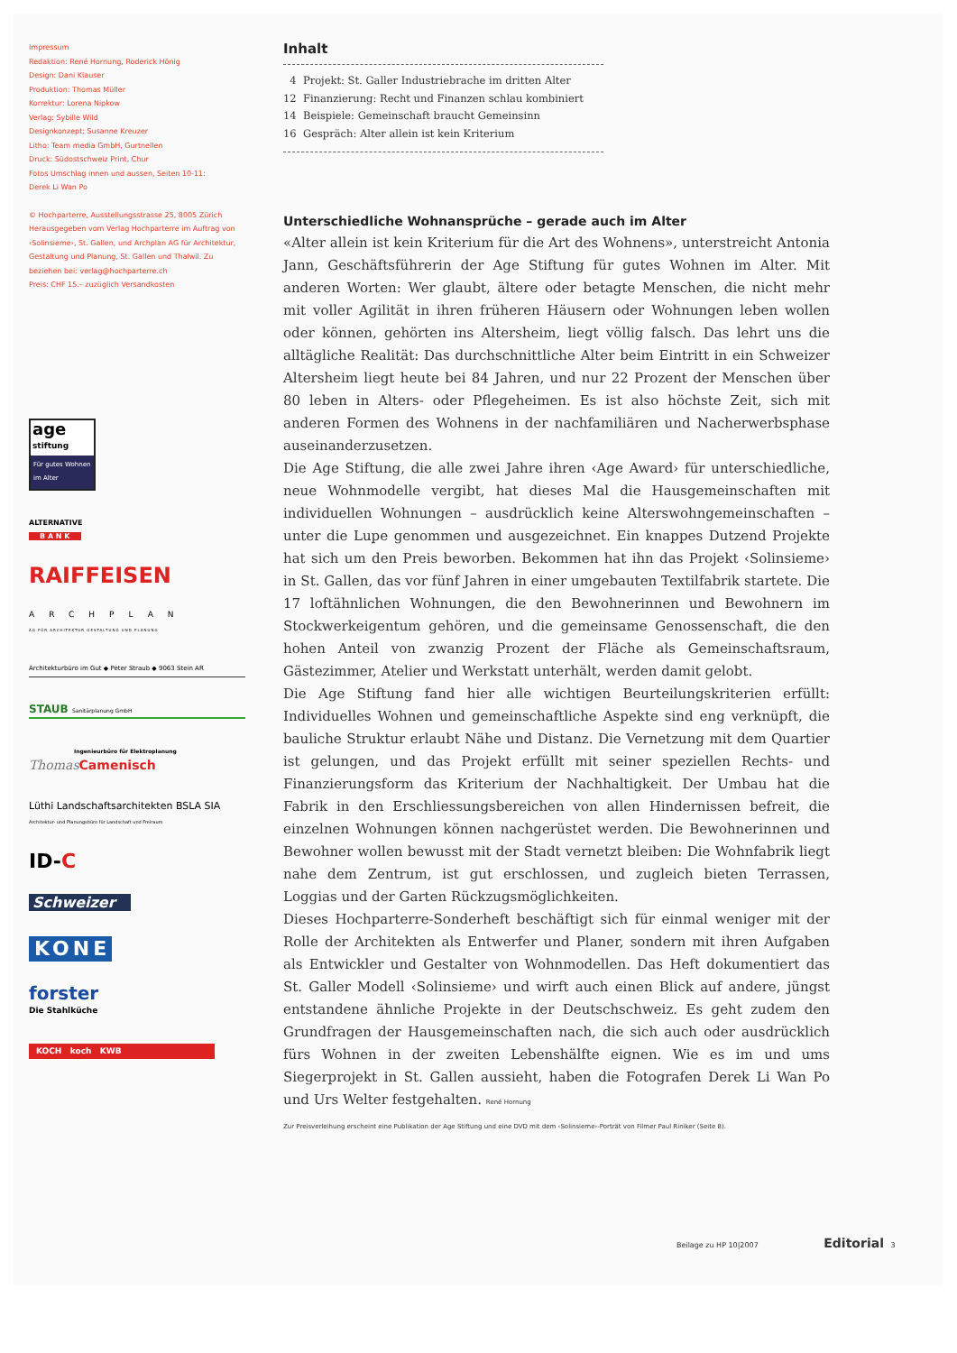Impressum
Redaktion: René Hornung, Roderick Hönig
Design: Dani Klauser
Produktion: Thomas Müller
Korrektur: Lorena Nipkow
Verlag: Sybille Wild
Designkonzept: Susanne Kreuzer
Litho: Team media GmbH, Gurtnellen
Druck: Südostschweiz Print, Chur
Fotos Umschlag innen und aussen, Seiten 10-11:
Derek Li Wan Po
© Hochparterre, Ausstellungsstrasse 25, 8005 Zürich
Herausgegeben vom Verlag Hochparterre im Auftrag von ‹Solinsieme›, St. Gallen, und Archplan AG für Architektur, Gestaltung und Planung, St. Gallen und Thalwil. Zu beziehen bei: verlag@hochparterre.ch
Preis: CHF 15.– zuzüglich Versandkosten
age stiftung
Für gutes Wohnen im Alter
ALTERNATIVE
B A N K
RAIFFEISEN
ARCHPLAN
AG FÜR ARCHITEKTUR GESTALTUNG UND PLANUNG
Architekturbüro im Gut ◆ Peter Straub ◆ 9063 Stein AR
STAUB Sanitärplanung GmbH
Ingenieurbüro für Elektroplanung
Thomas Camenisch
Lüthi Landschaftsarchitekten BSLA SIA
Architektur- und Planungsbüro für Landschaft und Freiraum
ID-C
Schweizer
KONE
forster
Die Stahlküche
KOCH koch KWB
Inhalt
4 Projekt: St. Galler Industriebrache im dritten Alter
12 Finanzierung: Recht und Finanzen schlau kombiniert
14 Beispiele: Gemeinschaft braucht Gemeinsinn
16 Gespräch: Alter allein ist kein Kriterium
Unterschiedliche Wohnansprüche – gerade auch im Alter
«Alter allein ist kein Kriterium für die Art des Wohnens», unterstreicht Antonia Jann, Geschäftsführerin der Age Stiftung für gutes Wohnen im Alter. Mit anderen Worten: Wer glaubt, ältere oder betagte Menschen, die nicht mehr mit voller Agilität in ihren früheren Häusern oder Wohnungen leben wollen oder können, gehörten ins Altersheim, liegt völlig falsch. Das lehrt uns die alltägliche Realität: Das durchschnittliche Alter beim Eintritt in ein Schweizer Altersheim liegt heute bei 84 Jahren, und nur 22 Prozent der Menschen über 80 leben in Alters- oder Pflegeheimen. Es ist also höchste Zeit, sich mit anderen Formen des Wohnens in der nachfamiliären und Nacherwerbsphase auseinanderzusetzen.
Die Age Stiftung, die alle zwei Jahre ihren ‹Age Award› für unterschiedliche, neue Wohnmodelle vergibt, hat dieses Mal die Hausgemeinschaften mit individuellen Wohnungen – ausdrücklich keine Alterswohngemeinschaften – unter die Lupe genommen und ausgezeichnet. Ein knappes Dutzend Projekte hat sich um den Preis beworben. Bekommen hat ihn das Projekt ‹Solinsieme› in St. Gallen, das vor fünf Jahren in einer umgebauten Textilfabrik startete. Die 17 loftähnlichen Wohnungen, die den Bewohnerinnen und Bewohnern im Stockwerkeigentum gehören, und die gemeinsame Genossenschaft, die den hohen Anteil von zwanzig Prozent der Fläche als Gemeinschaftsraum, Gästezimmer, Atelier und Werkstatt unterhält, werden damit gelobt.
Die Age Stiftung fand hier alle wichtigen Beurteilungskriterien erfüllt: Individuelles Wohnen und gemeinschaftliche Aspekte sind eng verknüpft, die bauliche Struktur erlaubt Nähe und Distanz. Die Vernetzung mit dem Quartier ist gelungen, und das Projekt erfüllt mit seiner speziellen Rechts- und Finanzierungsform das Kriterium der Nachhaltigkeit. Der Umbau hat die Fabrik in den Erschliessungsbereichen von allen Hindernissen befreit, die einzelnen Wohnungen können nachgerüstet werden. Die Bewohnerinnen und Bewohner wollen bewusst mit der Stadt vernetzt bleiben: Die Wohnfabrik liegt nahe dem Zentrum, ist gut erschlossen, und zugleich bieten Terrassen, Loggias und der Garten Rückzugsmöglichkeiten.
Dieses Hochparterre-Sonderheft beschäftigt sich für einmal weniger mit der Rolle der Architekten als Entwerfer und Planer, sondern mit ihren Aufgaben als Entwickler und Gestalter von Wohnmodellen. Das Heft dokumentiert das St. Galler Modell ‹Solinsieme› und wirft auch einen Blick auf andere, jüngst entstandene ähnliche Projekte in der Deutschschweiz. Es geht zudem den Grundfragen der Hausgemeinschaften nach, die sich auch oder ausdrücklich fürs Wohnen in der zweiten Lebenshälfte eignen. Wie es im und ums Siegerprojekt in St. Gallen aussieht, haben die Fotografen Derek Li Wan Po und Urs Welter festgehalten. René Hornung
Zur Preisverleihung erscheint eine Publikation der Age Stiftung und eine DVD mit dem ‹Solinsieme›-Porträt von Filmer Paul Riniker (Seite 8).
Beilage zu HP 10|2007 Editorial 3